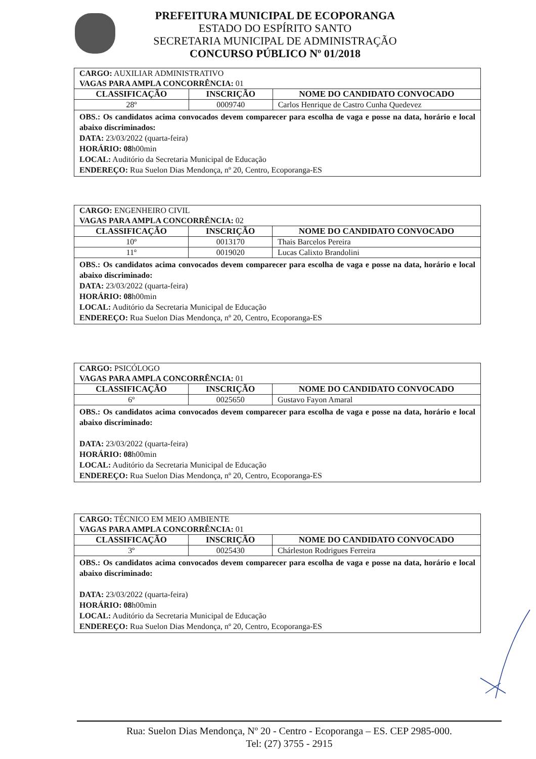PREFEITURA MUNICIPAL DE ECOPORANGA
ESTADO DO ESPÍRITO SANTO
SECRETARIA MUNICIPAL DE ADMINISTRAÇÃO
CONCURSO PÚBLICO Nº 01/2018
| CARGO: AUXILIAR ADMINISTRATIVO VAGAS PARA AMPLA CONCORRÊNCIA: 01 | | |
| CLASSIFICAÇÃO | INSCRIÇÃO | NOME DO CANDIDATO CONVOCADO |
| 28º | 0009740 | Carlos Henrique de Castro Cunha Quedevez |
| OBS.: Os candidatos acima convocados devem comparecer para escolha de vaga e posse na data, horário e local abaixo discriminados: DATA: 23/03/2022 (quarta-feira) HORÁRIO: 08 h00min LOCAL: Auditório da Secretaria Municipal de Educação ENDEREÇO: Rua Suelon Dias Mendonça, nº 20, Centro, Ecoporanga-ES | | |
| CARGO: ENGENHEIRO CIVIL VAGAS PARA AMPLA CONCORRÊNCIA: 02 | | |
| CLASSIFICAÇÃO | INSCRIÇÃO | NOME DO CANDIDATO CONVOCADO |
| 10º | 0013170 | Thais Barcelos Pereira |
| 11º | 0019020 | Lucas Calixto Brandolini |
| OBS.: Os candidatos acima convocados devem comparecer para escolha de vaga e posse na data, horário e local abaixo discriminado: DATA: 23/03/2022 (quarta-feira) HORÁRIO: 08 h00min LOCAL: Auditório da Secretaria Municipal de Educação ENDEREÇO: Rua Suelon Dias Mendonça, nº 20, Centro, Ecoporanga-ES | | |
| CARGO: PSICÓLOGO VAGAS PARA AMPLA CONCORRÊNCIA: 01 | | |
| CLASSIFICAÇÃO | INSCRIÇÃO | NOME DO CANDIDATO CONVOCADO |
| 6º | 0025650 | Gustavo Fayon Amaral |
| OBS.: Os candidatos acima convocados devem comparecer para escolha de vaga e posse na data, horário e local abaixo discriminado: DATA: 23/03/2022 (quarta-feira) HORÁRIO: 08 h00min LOCAL: Auditório da Secretaria Municipal de Educação ENDEREÇO: Rua Suelon Dias Mendonça, nº 20, Centro, Ecoporanga-ES | | |
| CARGO: TÉCNICO EM MEIO AMBIENTE VAGAS PARA AMPLA CONCORRÊNCIA: 01 | | |
| CLASSIFICAÇÃO | INSCRIÇÃO | NOME DO CANDIDATO CONVOCADO |
| 3º | 0025430 | Chárleston Rodrigues Ferreira |
| OBS.: Os candidatos acima convocados devem comparecer para escolha de vaga e posse na data, horário e local abaixo discriminado: DATA: 23/03/2022 (quarta-feira) HORÁRIO: 08 h00min LOCAL: Auditório da Secretaria Municipal de Educação ENDEREÇO: Rua Suelon Dias Mendonça, nº 20, Centro, Ecoporanga-ES | | |
Rua: Suelon Dias Mendonça, Nº 20 - Centro - Ecoporanga – ES. CEP 2985-000.
Tel: (27) 3755 - 2915